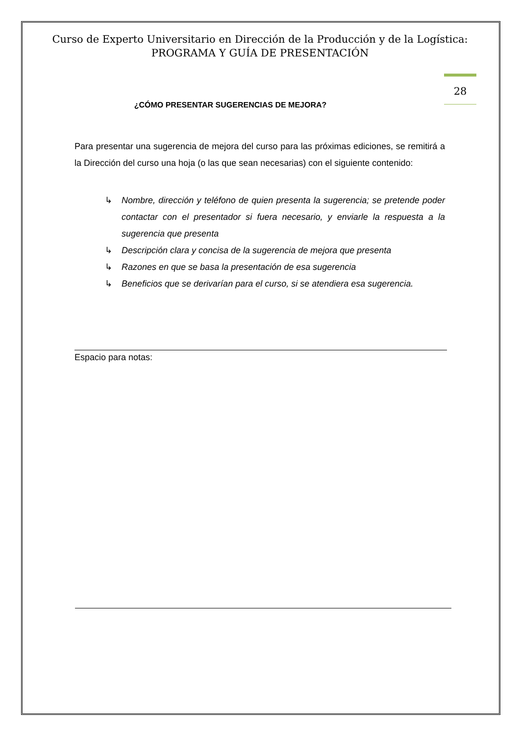Curso de Experto Universitario en Dirección de la Producción y de la Logística: PROGRAMA Y GUÍA DE PRESENTACIÓN
28
¿CÓMO PRESENTAR SUGERENCIAS DE MEJORA?
Para presentar una sugerencia de mejora del curso para las próximas ediciones, se remitirá a la Dirección del curso una hoja (o las que sean necesarias) con el siguiente contenido:
↳ Nombre, dirección y teléfono de quien presenta la sugerencia; se pretende poder contactar con el presentador si fuera necesario, y enviarle la respuesta a la sugerencia que presenta
↳ Descripción clara y concisa de la sugerencia de mejora que presenta
↳ Razones en que se basa la presentación de esa sugerencia
↳ Beneficios que se derivarían para el curso, si se atendiera esa sugerencia.
Espacio para notas: